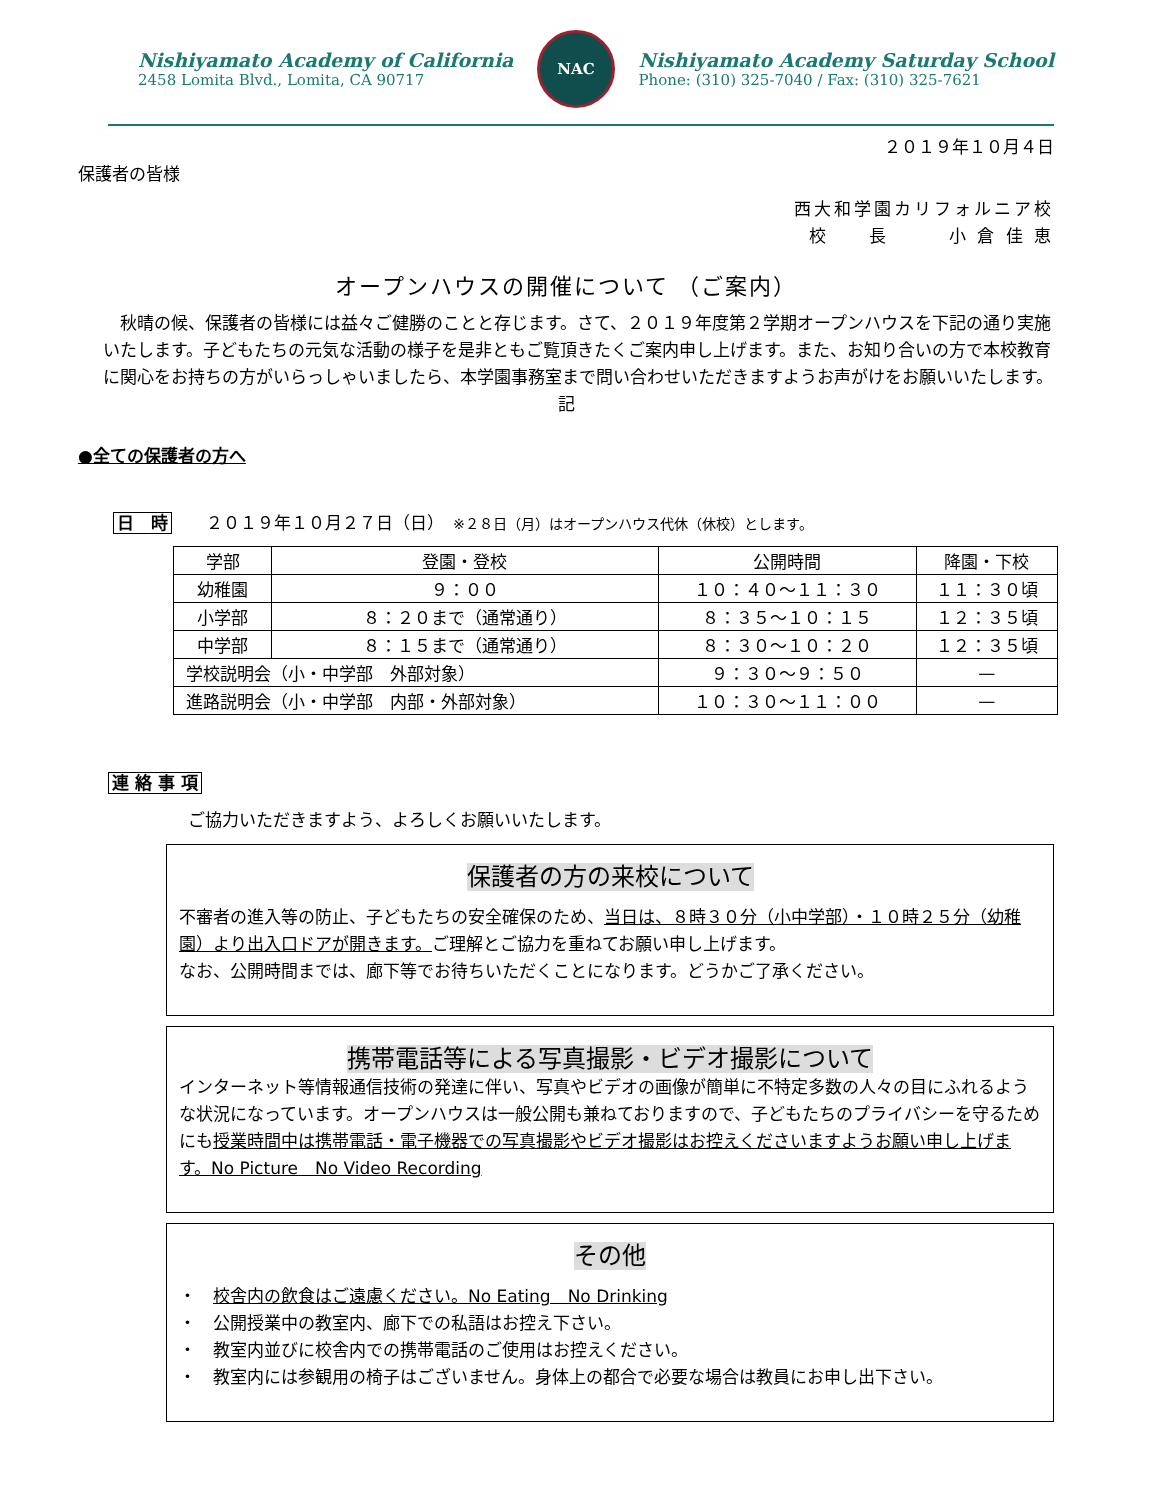Nishiyamato Academy of California
2458 Lomita Blvd., Lomita, CA 90717
NAC
Nishiyamato Academy Saturday School
Phone: (310) 325-7040 / Fax: (310) 325-7621
２０１９年１０月４日
保護者の皆様
西大和学園カリフォルニア校
校　　長　　　小 倉 佳 恵
オープンハウスの開催について （ご案内）
　秋晴の候、保護者の皆様には益々ご健勝のことと存じます。さて、２０１９年度第２学期オープンハウスを下記の通り実施いたします。子どもたちの元気な活動の様子を是非ともご覧頂きたくご案内申し上げます。また、お知り合いの方で本校教育に関心をお持ちの方がいらっしゃいましたら、本学園事務室まで問い合わせいただきますようお声がけをお願いいたします。
記
●全ての保護者の方へ
日　時　　２０１９年１０月２７日（日）　※２８日（月）はオープンハウス代休（休校）とします。
| 学部 | 登園・登校 | 公開時間 | 降園・下校 |
| --- | --- | --- | --- |
| 幼稚園 | ９：００ | １０：４０〜１１：３０ | １１：３０頃 |
| 小学部 | ８：２０まで（通常通り） | ８：３５〜１０：１５ | １２：３５頃 |
| 中学部 | ８：１５まで（通常通り） | ８：３０〜１０：２０ | １２：３５頃 |
| 学校説明会（小・中学部 外部対象） | | ９：３０〜９：５０ | — |
| 進路説明会（小・中学部 内部・外部対象） | | １０：３０〜１１：００ | — |
連 絡 事 項
ご協力いただきますよう、よろしくお願いいたします。
保護者の方の来校について
不審者の進入等の防止、子どもたちの安全確保のため、当日は、８時３０分（小中学部）・１０時２５分（幼稚園）より出入口ドアが開きます。ご理解とご協力を重ねてお願い申し上げます。
なお、公開時間までは、廊下等でお待ちいただくことになります。どうかご了承ください。
携帯電話等による写真撮影・ビデオ撮影について
インターネット等情報通信技術の発達に伴い、写真やビデオの画像が簡単に不特定多数の人々の目にふれるような状況になっています。オープンハウスは一般公開も兼ねておりますので、子どもたちのプライバシーを守るためにも授業時間中は携帯電話・電子機器での写真撮影やビデオ撮影はお控えくださいますようお願い申し上げます。No Picture　No Video Recording
その他
・　校舎内の飲食はご遠慮ください。No Eating　No Drinking
・　公開授業中の教室内、廊下での私語はお控え下さい。
・　教室内並びに校舎内での携帯電話のご使用はお控えください。
・　教室内には参観用の椅子はございません。身体上の都合で必要な場合は教員にお申し出下さい。